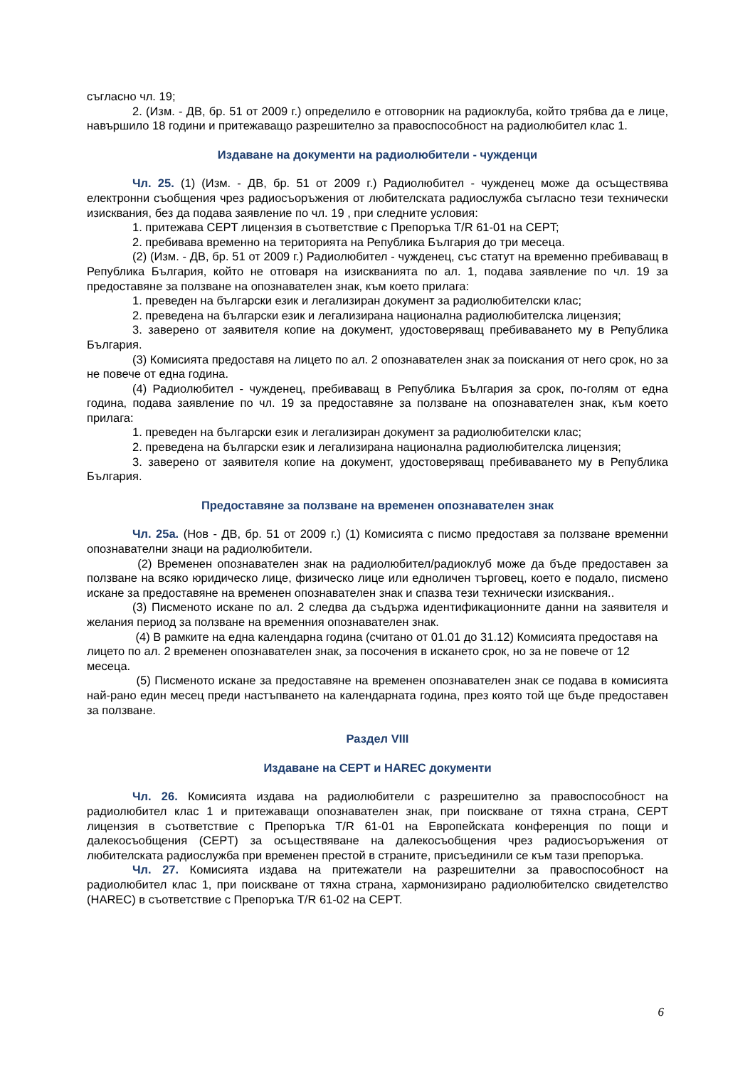съгласно чл. 19;
2. (Изм. - ДВ, бр. 51 от 2009 г.) определило е отговорник на радиоклуба, който трябва да е лице, навършило 18 години и притежаващо разрешително за правоспособност на радиолюбител клас 1.
Издаване на документи на радиолюбители - чужденци
Чл. 25. (1) (Изм. - ДВ, бр. 51 от 2009 г.) Радиолюбител - чужденец може да осъществява електронни съобщения чрез радиосъоръжения от любителската радиослужба съгласно тези технически изисквания, без да подава заявление по чл. 19 , при следните условия:
1. притежава CEPT лицензия в съответствие с Препоръка T/R 61-01 на CEPT;
2. пребивава временно на територията на Република България до три месеца.
(2) (Изм. - ДВ, бр. 51 от 2009 г.) Радиолюбител - чужденец, със статут на временно пребиваващ в Република България, който не отговаря на изискванията по ал. 1, подава заявление по чл. 19 за предоставяне за ползване на опознавателен знак, към което прилага:
1. преведен на български език и легализиран документ за радиолюбителски клас;
2. преведена на български език и легализирана национална радиолюбителска лицензия;
3. заверено от заявителя копие на документ, удостоверяващ пребиваването му в Република България.
(3) Комисията предоставя на лицето по ал. 2 опознавателен знак за поискания от него срок, но за не повече от една година.
(4) Радиолюбител - чужденец, пребиваващ в Република България за срок, по-голям от една година, подава заявление по чл. 19 за предоставяне за ползване на опознавателен знак, към което прилага:
1. преведен на български език и легализиран документ за радиолюбителски клас;
2. преведена на български език и легализирана национална радиолюбителска лицензия;
3. заверено от заявителя копие на документ, удостоверяващ пребиваването му в Република България.
Предоставяне за ползване на временен опознавателен знак
Чл. 25а. (Нов - ДВ, бр. 51 от 2009 г.) (1) Комисията с писмо предоставя за ползване временни опознавателни знаци на радиолюбители.
(2) Временен опознавателен знак на радиолюбител/радиоклуб може да бъде предоставен за ползване на всяко юридическо лице, физическо лице или едноличен търговец, което е подало, писмено искане за предоставяне на временен опознавателен знак и спазва тези технически изисквания..
(3) Писменото искане по ал. 2 следва да съдържа идентификационните данни на заявителя и желания период за ползване на временния опознавателен знак.
(4) В рамките на една календарна година (считано от 01.01 до 31.12) Комисията предоставя на лицето по ал. 2 временен опознавателен знак, за посочения в искането срок, но за не повече от 12 месеца.
(5) Писменото искане за предоставяне на временен опознавателен знак се подава в комисията най-рано един месец преди настъпването на календарната година, през която той ще бъде предоставен за ползване.
Раздел VIII
Издаване на CEPT и HAREC документи
Чл. 26. Комисията издава на радиолюбители с разрешително за правоспособност на радиолюбител клас 1 и притежаващи опознавателен знак, при поискване от тяхна страна, CEPT лицензия в съответствие с Препоръка T/R 61-01 на Европейската конференция по пощи и далекосъобщения (CEPT) за осъществяване на далекосъобщения чрез радиосъоръжения от любителската радиослужба при временен престой в страните, присъединили се към тази препоръка.
Чл. 27. Комисията издава на притежатели на разрешителни за правоспособност на радиолюбител клас 1, при поискване от тяхна страна, хармонизирано радиолюбителско свидетелство (HAREC) в съответствие с Препоръка T/R 61-02 на CEPT.
6